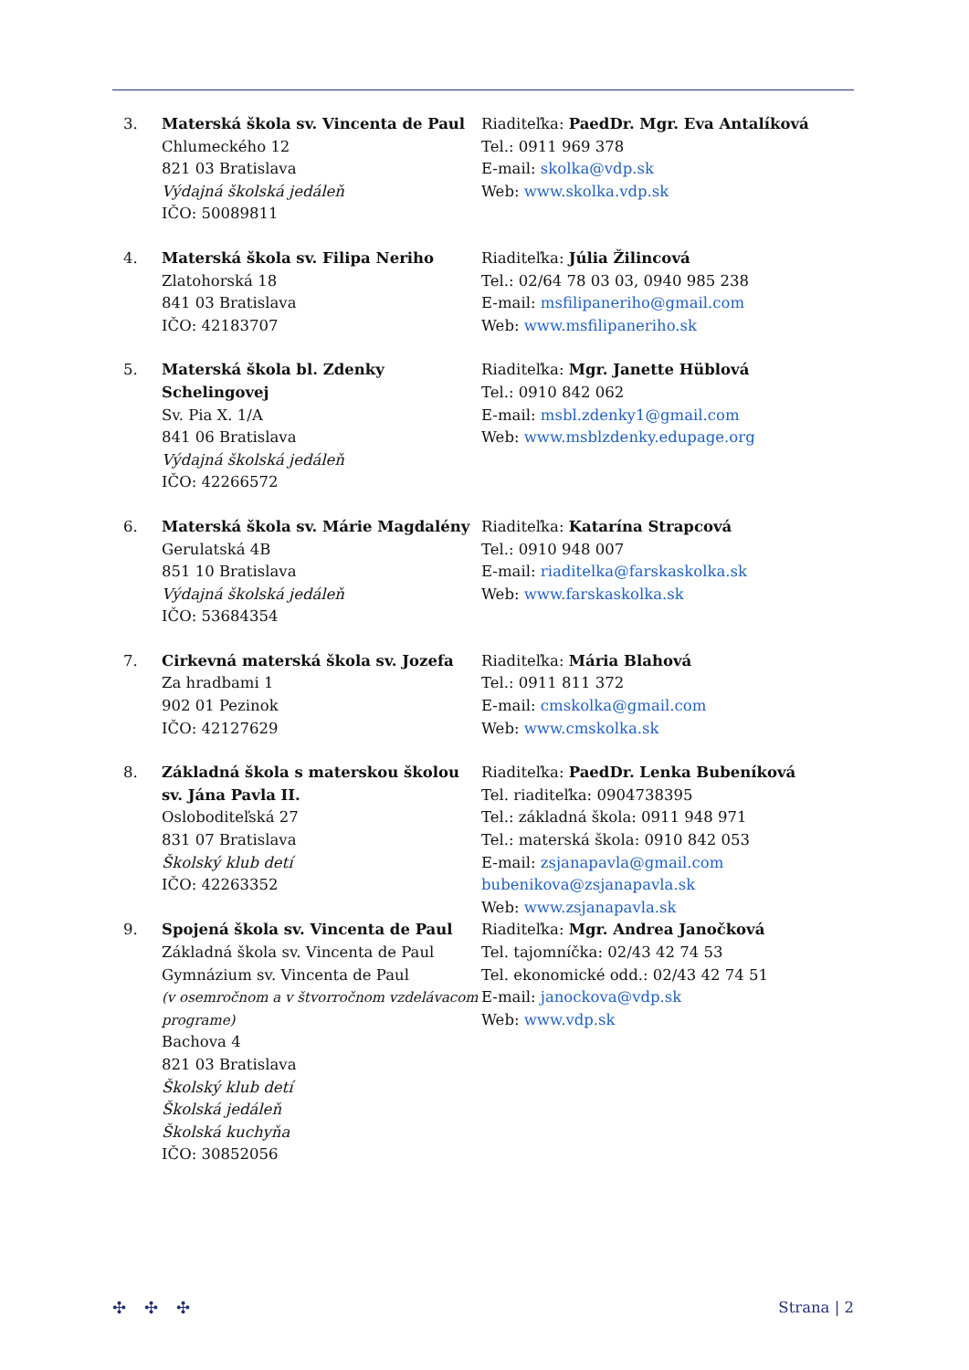3. Materská škola sv. Vincenta de Paul
Chlumeckého 12
821 03 Bratislava
Výdajná školská jedáleň
IČO: 50089811
Riaditeľka: PaedDr. Mgr. Eva Antalíková
Tel.: 0911 969 378
E-mail: skolka@vdp.sk
Web: www.skolka.vdp.sk
4. Materská škola sv. Filipa Neriho
Zlatohorská 18
841 03 Bratislava
IČO: 42183707
Riaditeľka: Júlia Žilincová
Tel.: 02/64 78 03 03, 0940 985 238
E-mail: msfilipaneriho@gmail.com
Web: www.msfilipaneriho.sk
5. Materská škola bl. Zdenky Schelingovej
Sv. Pia X. 1/A
841 06 Bratislava
Výdajná školská jedáleň
IČO: 42266572
Riaditeľka: Mgr. Janette Hüblová
Tel.: 0910 842 062
E-mail: msbl.zdenky1@gmail.com
Web: www.msblzdenky.edupage.org
6. Materská škola sv. Márie Magdalény
Gerulatská 4B
851 10 Bratislava
Výdajná školská jedáleň
IČO: 53684354
Riaditeľka: Katarína Strapcová
Tel.: 0910 948 007
E-mail: riaditelka@farskaskolka.sk
Web: www.farskaskolka.sk
7. Cirkevná materská škola sv. Jozefa
Za hradbami 1
902 01 Pezinok
IČO: 42127629
Riaditeľka: Mária Blahová
Tel.: 0911 811 372
E-mail: cmskolka@gmail.com
Web: www.cmskolka.sk
8. Základná škola s materskou školou sv. Jána Pavla II.
Osloboditeľská 27
831 07 Bratislava
Školský klub detí
IČO: 42263352
Riaditeľka: PaedDr. Lenka Bubeníková
Tel. riaditeľka: 0904738395
Tel.: základná škola: 0911 948 971
Tel.: materská škola: 0910 842 053
E-mail: zsjanapavla@gmail.com
bubenikova@zsjanapavla.sk
Web: www.zsjanapavla.sk
9. Spojená škola sv. Vincenta de Paul
Základná škola sv. Vincenta de Paul
Gymnázium sv. Vincenta de Paul
(v osemročnom a v štvorročnom vzdelávacom programe)
Bachova 4
821 03 Bratislava
Školský klub detí
Školská jedáleň
Školská kuchyňa
IČO: 30852056
Riaditeľka: Mgr. Andrea Janočková
Tel. tajomníčka: 02/43 42 74 53
Tel. ekonomické odd.: 02/43 42 74 51
E-mail: janockova@vdp.sk
Web: www.vdp.sk
✣✣✣ Strana | 2